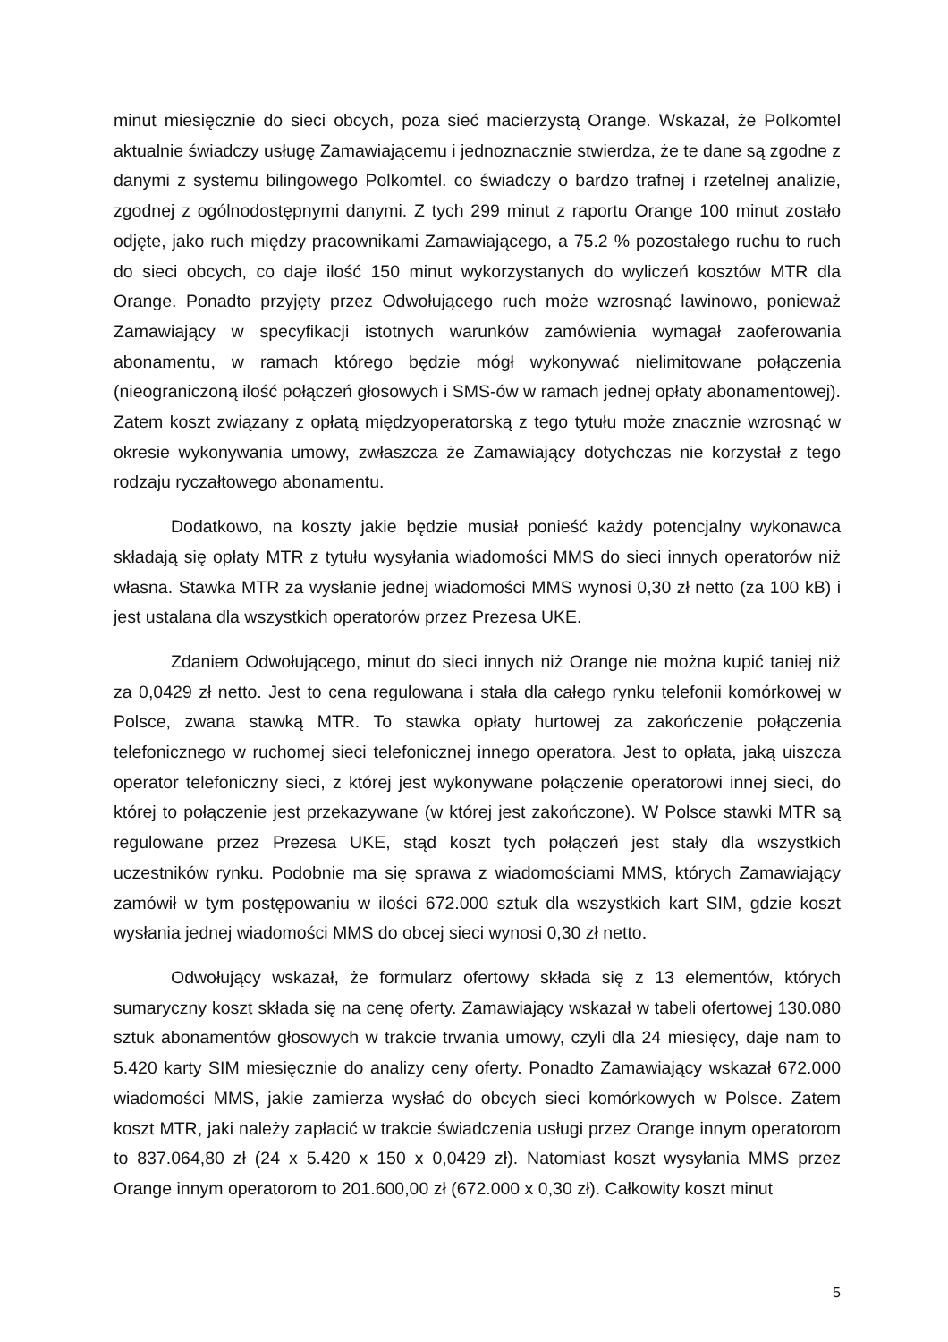minut miesięcznie do sieci obcych, poza sieć macierzystą Orange. Wskazał, że Polkomtel aktualnie świadczy usługę Zamawiającemu i jednoznacznie stwierdza, że te dane są zgodne z danymi z systemu bilingowego Polkomtel. co świadczy o bardzo trafnej i rzetelnej analizie, zgodnej z ogólnodostępnymi danymi. Z tych 299 minut z raportu Orange 100 minut zostało odjęte, jako ruch między pracownikami Zamawiającego, a 75.2 % pozostałego ruchu to ruch do sieci obcych, co daje ilość 150 minut wykorzystanych do wyliczeń kosztów MTR dla Orange. Ponadto przyjęty przez Odwołującego ruch może wzrosnąć lawinowo, ponieważ Zamawiający w specyfikacji istotnych warunków zamówienia wymagał zaoferowania abonamentu, w ramach którego będzie mógł wykonywać nielimitowane połączenia (nieograniczoną ilość połączeń głosowych i SMS-ów w ramach jednej opłaty abonamentowej). Zatem koszt związany z opłatą międzyoperatorską z tego tytułu może znacznie wzrosnąć w okresie wykonywania umowy, zwłaszcza że Zamawiający dotychczas nie korzystał z tego rodzaju ryczałtowego abonamentu.
Dodatkowo, na koszty jakie będzie musiał ponieść każdy potencjalny wykonawca składają się opłaty MTR z tytułu wysyłania wiadomości MMS do sieci innych operatorów niż własna. Stawka MTR za wysłanie jednej wiadomości MMS wynosi 0,30 zł netto (za 100 kB) i jest ustalana dla wszystkich operatorów przez Prezesa UKE.
Zdaniem Odwołującego, minut do sieci innych niż Orange nie można kupić taniej niż za 0,0429 zł netto. Jest to cena regulowana i stała dla całego rynku telefonii komórkowej w Polsce, zwana stawką MTR. To stawka opłaty hurtowej za zakończenie połączenia telefonicznego w ruchomej sieci telefonicznej innego operatora. Jest to opłata, jaką uiszcza operator telefoniczny sieci, z której jest wykonywane połączenie operatorowi innej sieci, do której to połączenie jest przekazywane (w której jest zakończone). W Polsce stawki MTR są regulowane przez Prezesa UKE, stąd koszt tych połączeń jest stały dla wszystkich uczestników rynku. Podobnie ma się sprawa z wiadomościami MMS, których Zamawiający zamówił w tym postępowaniu w ilości 672.000 sztuk dla wszystkich kart SIM, gdzie koszt wysłania jednej wiadomości MMS do obcej sieci wynosi 0,30 zł netto.
Odwołujący wskazał, że formularz ofertowy składa się z 13 elementów, których sumaryczny koszt składa się na cenę oferty. Zamawiający wskazał w tabeli ofertowej 130.080 sztuk abonamentów głosowych w trakcie trwania umowy, czyli dla 24 miesięcy, daje nam to 5.420 karty SIM miesięcznie do analizy ceny oferty. Ponadto Zamawiający wskazał 672.000 wiadomości MMS, jakie zamierza wysłać do obcych sieci komórkowych w Polsce. Zatem koszt MTR, jaki należy zapłacić w trakcie świadczenia usługi przez Orange innym operatorom to 837.064,80 zł (24 x 5.420 x 150 x 0,0429 zł). Natomiast koszt wysyłania MMS przez Orange innym operatorom to 201.600,00 zł (672.000 x 0,30 zł). Całkowity koszt minut
5